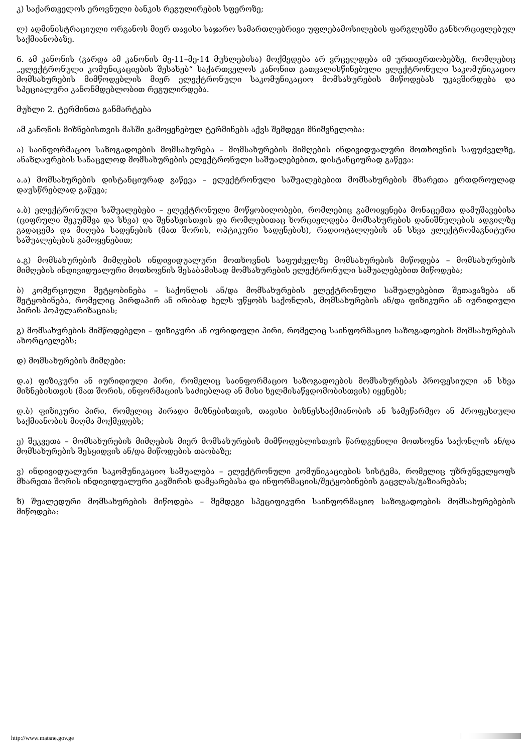კ) საქართველოს ეროვნული ბანკის რეგულირების სფეროზე;
ლ) ადმინისტრაციული ორგანოს მიერ თავისი საჯარო სამართლებრივი უფლებამოსილების ფარგლებში განხორციელებულ საქმიანობაზე.
6. ამ კანონის (გარდა ამ კანონის მე-11–მე-14 მუხლებისა) მოქმედება არ ვრცელდება იმ ურთიერთობებზე, რომლებიც „ელექტრონული კომუნიკაციების შესახებ“ საქართველოს კანონით გათვალისწინებული ელექტრონული საკომუნიკაციო მომსახურების მიმწოდებლის მიერ ელექტრონული საკომუნიკაციო მომსახურების მიწოდებას უკავშირდება და სპეციალური კანონმდებლობით რეგულირდება.
მუხლი 2. ტერმინთა განმარტება
ამ კანონის მიზნებისთვის მასში გამოყენებულ ტერმინებს აქვს შემდეგი მნიშვნელობა:
ა) საინფორმაციო საზოგადოების მომსახურება – მომსახურების მიმღების ინდივიდუალური მოთხოვნის საფუძველზე, ანაზღაურების სანაცვლოდ მომსახურების ელექტრონული საშუალებებით, დისტანციურად გაწევა:
ა.ა) მომსახურების დისტანციურად გაწევა – ელექტრონული საშუალებებით მომსახურების მხარეთა ერთდროულად დაუსწრებლად გაწევა;
ა.ბ) ელექტრონული საშუალებები – ელექტრონული მოწყობილობები, რომლებიც გამოიყენება მონაცემთა დამუშავებისა (ციფრული შეკუმშვა და სხვა) და შენახვისთვის და რომლებითაც ხორციელდება მომსახურების დანიშნულების ადგილზე გადაცემა და მიღება სადენების (მათ შორის, ოპტიკური სადენების), რადიოტალღების ან სხვა ელექტრომაგნიტური საშუალებების გამოყენებით;
ა.გ) მომსახურების მიმღების ინდივიდუალური მოთხოვნის საფუძველზე მომსახურების მიწოდება – მომსახურების მიმღების ინდივიდუალური მოთხოვნის შესაბამისად მომსახურების ელექტრონული საშუალებებით მიწოდება;
ბ) კომერციული შეტყობინება – საქონლის ან/და მომსახურების ელექტრონული საშუალებებით შეთავაზება ან შეტყობინება, რომელიც პირდაპირ ან ირიბად ხელს უწყობს საქონლის, მომსახურების ან/და ფიზიკური ან იურიდიული პირის პოპულარიზაციას;
გ) მომსახურების მიმწოდებელი – ფიზიკური ან იურიდიული პირი, რომელიც საინფორმაციო საზოგადოების მომსახურებას ახორციელებს;
დ) მომსახურების მიმღები:
დ.ა) ფიზიკური ან იურიდიული პირი, რომელიც საინფორმაციო საზოგადოების მომსახურებას პროფესიული ან სხვა მიზნებისთვის (მათ შორის, ინფორმაციის საძიებლად ან მისი ხელმისაწვდომობისთვის) იყენებს;
დ.ბ) ფიზიკური პირი, რომელიც პირადი მიზნებისთვის, თავისი ბიზნესსაქმიანობის ან სამეწარმეო ან პროფესიული საქმიანობის მიღმა მოქმედებს;
ე) შეკვეთა – მომსახურების მიმღების მიერ მომსახურების მიმწოდებლისთვის წარდგენილი მოთხოვნა საქონლის ან/და მომსახურების შესყიდვის ან/და მიწოდების თაობაზე;
ვ) ინდივიდუალური საკომუნიკაციო საშუალება – ელექტრონული კომუნიკაციების სისტემა, რომელიც უზრუნველყოფს მხარეთა შორის ინდივიდუალური კავშირის დამყარებასა და ინფორმაციის/შეტყობინების გაცვლას/გაზიარებას;
ზ) შუალედური მომსახურების მიწოდება – შემდეგი სპეციფიკური საინფორმაციო საზოგადოების მომსახურებების მიწოდება:
http://www.matsne.gov.ge